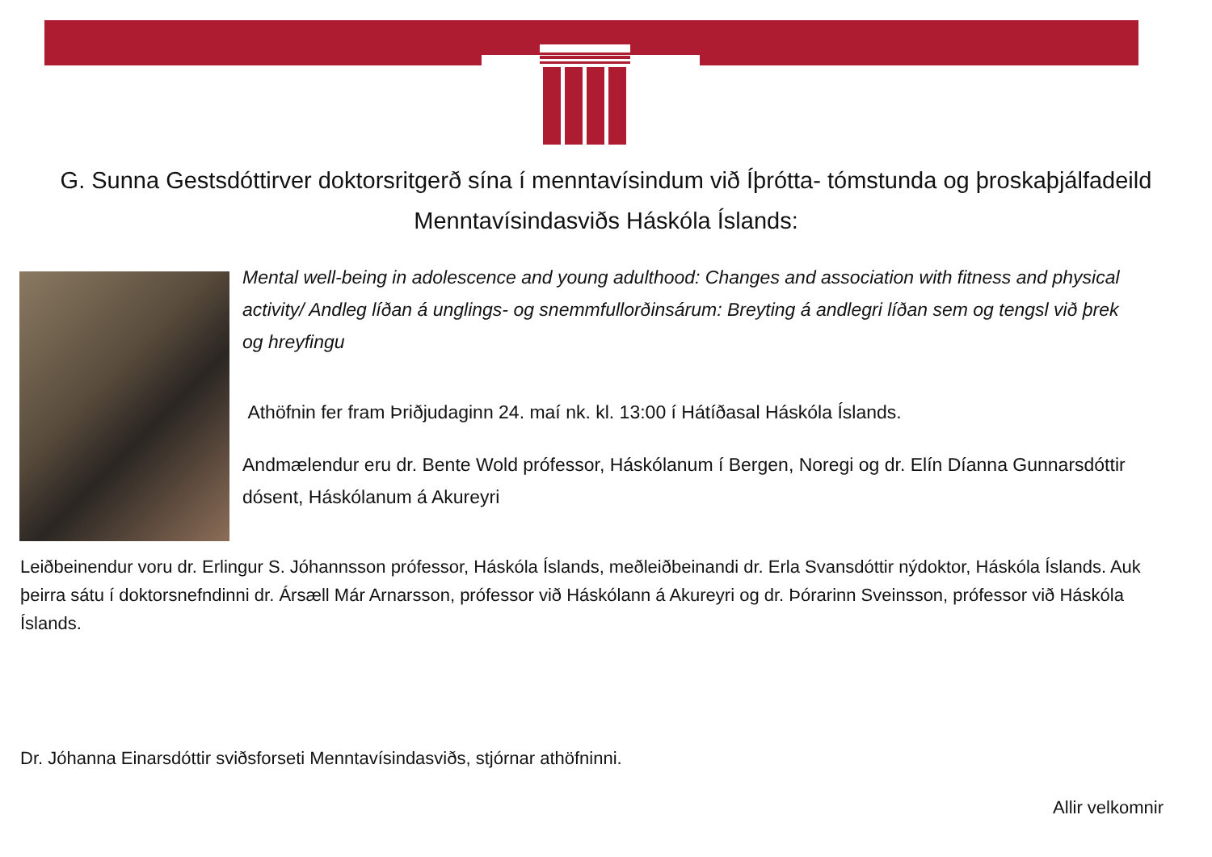G. Sunna Gestsdóttirver doktorsritgerð sína í menntavísindum við Íþrótta- tómstunda og þroskaþjálfadeild Menntavísindasviðs Háskóla Íslands:
Mental well-being in adolescence and young adulthood: Changes and association with fitness and physical activity/ Andleg líðan á unglings- og snemmfullorðinsárum: Breyting á andlegri líðan sem og tengsl við þrek og hreyfingu
Athöfnin fer fram Þriðjudaginn 24. maí nk. kl. 13:00 í Hátíðasal Háskóla Íslands.
Andmælendur eru dr. Bente Wold prófessor, Háskólanum í Bergen, Noregi og dr. Elín Díanna Gunnarsdóttir dósent, Háskólanum á Akureyri
Leiðbeinendur voru dr. Erlingur S. Jóhannsson prófessor, Háskóla Íslands, meðleiðbeinandi dr. Erla Svansdóttir nýdoktor, Háskóla Íslands. Auk þeirra sátu í doktorsnefndinni dr. Ársæll Már Arnarsson, prófessor við Háskólann á Akureyri og dr. Þórarinn Sveinsson, prófessor við Háskóla Íslands.
Dr. Jóhanna Einarsdóttir sviðsforseti Menntavísindasviðs, stjórnar athöfninni.
Allir velkomnir